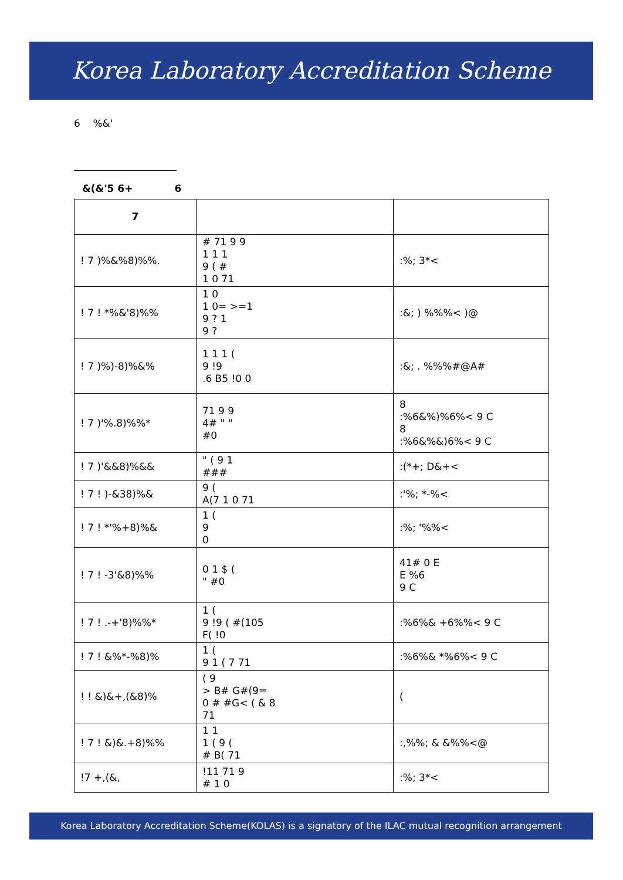Korea Laboratory Accreditation Scheme
6 %&'
&(&'5 6+ 6
| 7 | | |
| ! 7 )%&%8)%%. | # 71 9 9 1 1 1 9 ( # 1 0 71 | :%; 3*< |
| ! 7 ! *%&'8)%% | 1 0 1 0= >=1 9 ? 1 9 ? | :&; ) %%%< )@ |
| ! 7 )%)-8)%&% | 1 1 1 ( 9 !9 .6 B5 !0 0 | :&; . %%%#@A# |
| ! 7 )'%.8)%%* | 71 9 9 4# " " #0 | 8 :%6&%)%6%< 9 C 8 :%6&%&)6%< 9 C |
| ! 7 )'&&8)%&& | " ( 9 1 ### | :(*+; D&+< |
| ! 7 ! )-&38)%& | 9 ( A(7 1 0 71 | :'%; *-%< |
| ! 7 ! *'%+8)%& | 1 ( 9 0 | :%; '%%< |
| ! 7 ! -3'&8)%% | 0 1 $ ( " #0 | 41# 0 E E %6 9 C |
| ! 7 ! .-+'8)%%* | 1 ( 9 !9 ( #(105 F( !0 | :%6%& +6%%< 9 C |
| ! 7 ! &%*-%8)% | 1 ( 9 1 ( 7 71 | :%6%& *%6%< 9 C |
| ! ! &)&+,(&8)% | ( 9 > B# G#(9= 0 # #G< ( & 8 71 | ( |
| ! 7 ! &)&.+8)%% | 1 1 1 ( 9 ( # B( 71 | :,%%; & &%%<@ |
| !7 +,(&, | !11 71 9 # 1 0 | :%; 3*< |
Korea Laboratory Accreditation Scheme(KOLAS) is a signatory of the ILAC mutual recognition arrangement